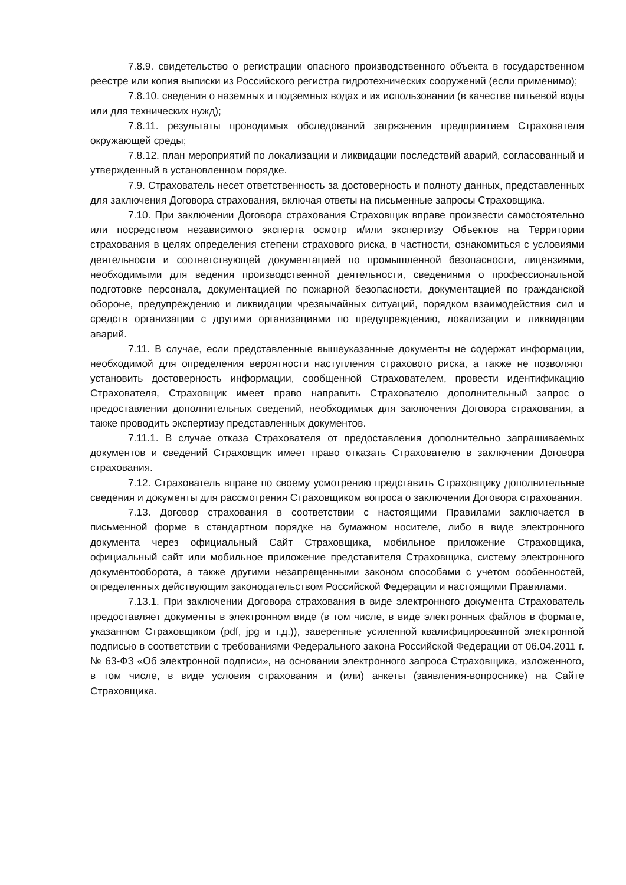7.8.9. свидетельство о регистрации опасного производственного объекта в государственном реестре или копия выписки из Российского регистра гидротехнических сооружений (если применимо);
7.8.10. сведения о наземных и подземных водах и их использовании (в качестве питьевой воды или для технических нужд);
7.8.11. результаты проводимых обследований загрязнения предприятием Страхователя окружающей среды;
7.8.12. план мероприятий по локализации и ликвидации последствий аварий, согласованный и утвержденный в установленном порядке.
7.9. Страхователь несет ответственность за достоверность и полноту данных, представленных для заключения Договора страхования, включая ответы на письменные запросы Страховщика.
7.10. При заключении Договора страхования Страховщик вправе произвести самостоятельно или посредством независимого эксперта осмотр и/или экспертизу Объектов на Территории страхования в целях определения степени страхового риска, в частности, ознакомиться с условиями деятельности и соответствующей документацией по промышленной безопасности, лицензиями, необходимыми для ведения производственной деятельности, сведениями о профессиональной подготовке персонала, документацией по пожарной безопасности, документацией по гражданской обороне, предупреждению и ликвидации чрезвычайных ситуаций, порядком взаимодействия сил и средств организации с другими организациями по предупреждению, локализации и ликвидации аварий.
7.11. В случае, если представленные вышеуказанные документы не содержат информации, необходимой для определения вероятности наступления страхового риска, а также не позволяют установить достоверность информации, сообщенной Страхователем, провести идентификацию Страхователя, Страховщик имеет право направить Страхователю дополнительный запрос о предоставлении дополнительных сведений, необходимых для заключения Договора страхования, а также проводить экспертизу представленных документов.
7.11.1. В случае отказа Страхователя от предоставления дополнительно запрашиваемых документов и сведений Страховщик имеет право отказать Страхователю в заключении Договора страхования.
7.12. Страхователь вправе по своему усмотрению представить Страховщику дополнительные сведения и документы для рассмотрения Страховщиком вопроса о заключении Договора страхования.
7.13. Договор страхования в соответствии с настоящими Правилами заключается в письменной форме в стандартном порядке на бумажном носителе, либо в виде электронного документа через официальный Сайт Страховщика, мобильное приложение Страховщика, официальный сайт или мобильное приложение представителя Страховщика, систему электронного документооборота, а также другими незапрещенными законом способами с учетом особенностей, определенных действующим законодательством Российской Федерации и настоящими Правилами.
7.13.1. При заключении Договора страхования в виде электронного документа Страхователь предоставляет документы в электронном виде (в том числе, в виде электронных файлов в формате, указанном Страховщиком (pdf, jpg и т.д.)), заверенные усиленной квалифицированной электронной подписью в соответствии с требованиями Федерального закона Российской Федерации от 06.04.2011 г. № 63-ФЗ «Об электронной подписи», на основании электронного запроса Страховщика, изложенного, в том числе, в виде условия страхования и (или) анкеты (заявления-вопроснике) на Сайте Страховщика.